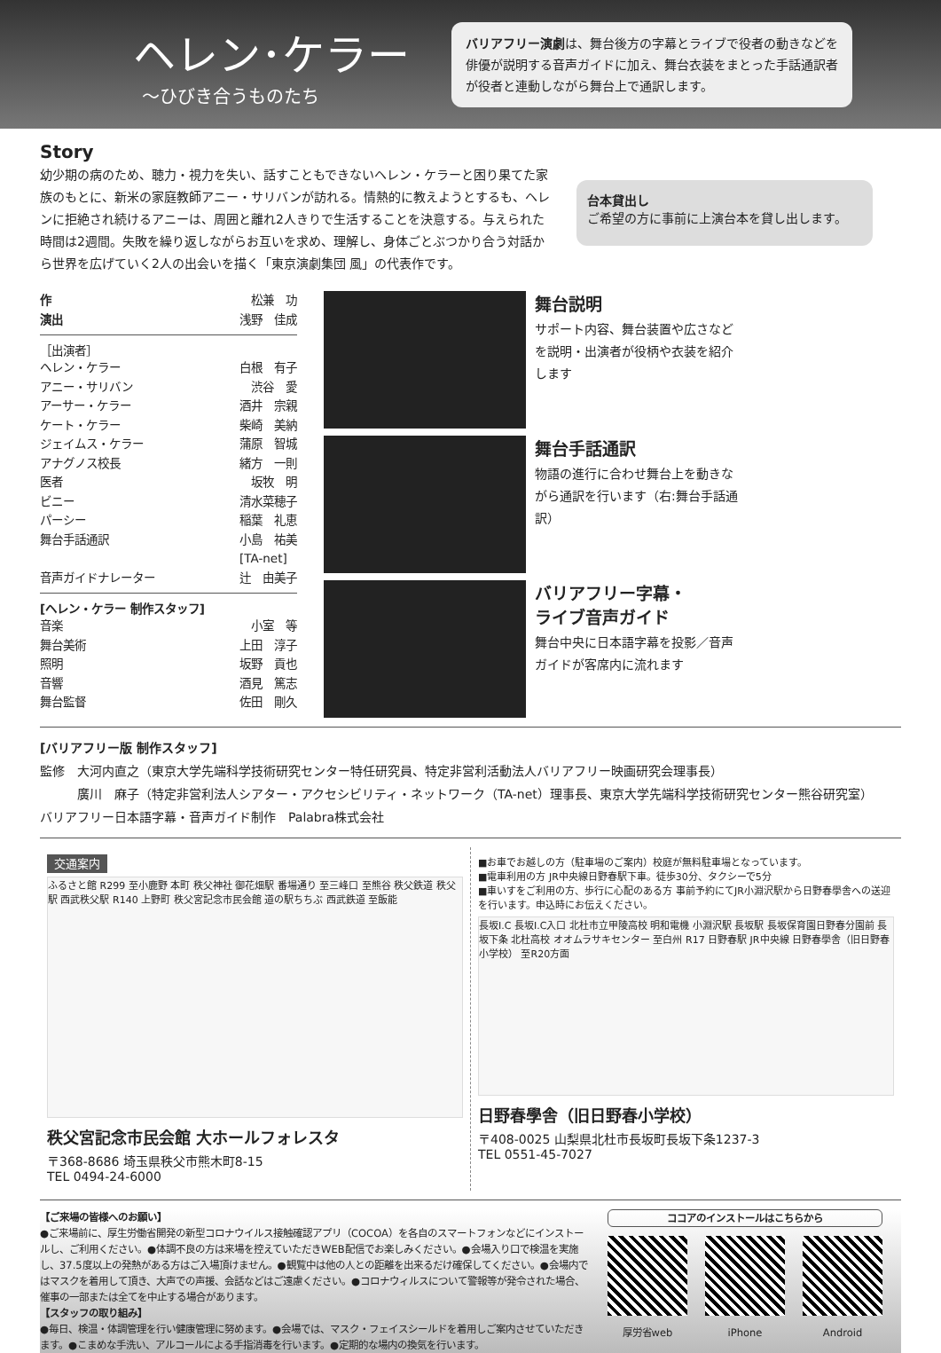ヘレン･ケラー
～ひびき合うものたち
バリアフリー演劇は、舞台後方の字幕とライブで役者の動きなどを俳優が説明する音声ガイドに加え、舞台衣装をまとった手話通訳者が役者と連動しながら舞台上で通訳します。
Story
幼少期の病のため、聴力・視力を失い、話すこともできないヘレン・ケラーと困り果てた家族のもとに、新米の家庭教師アニー・サリバンが訪れる。情熱的に教えようとするも、ヘレンに拒絶され続けるアニーは、周囲と離れ2人きりで生活することを決意する。与えられた時間は2週間。失敗を繰り返しながらお互いを求め、理解し、身体ごとぶつかり合う対話から世界を広げていく2人の出会いを描く「東京演劇集団 風」の代表作です。
台本貸出し
ご希望の方に事前に上演台本を貸し出します。
作 松兼　功
演出 浅野　佳成
［出演者］
ヘレン・ケラー 白根　有子
アニー・サリバン 渋谷　愛
アーサー・ケラー 酒井　宗親
ケート・ケラー 柴崎　美納
ジェイムス・ケラー 蒲原　智城
アナグノス校長 緒方　一則
医者 坂牧　明
ビニー 清水菜穂子
パーシー 稲葉　礼恵
舞台手話通訳 小島　祐美
[TA-net]
音声ガイドナレーター 辻　由美子
[ヘレン・ケラー 制作スタッフ]
音楽 小室　等
舞台美術 上田　淳子
照明 坂野　貢也
音響 酒見　篤志
舞台監督 佐田　剛久
舞台説明
サポート内容、舞台装置や広さなどを説明・出演者が役柄や衣装を紹介します
舞台手話通訳
物語の進行に合わせ舞台上を動きながら通訳を行います（右:舞台手話通訳）
バリアフリー字幕・
ライブ音声ガイド
舞台中央に日本語字幕を投影／音声ガイドが客席内に流れます
[バリアフリー版 制作スタッフ]
監修　大河内直之（東京大学先端科学技術研究センター特任研究員、特定非営利活動法人バリアフリー映画研究会理事長）
　　　廣川　麻子（特定非営利法人シアター・アクセシビリティ・ネットワーク（TA-net）理事長、東京大学先端科学技術研究センター熊谷研究室）
バリアフリー日本語字幕・音声ガイド制作　Palabra株式会社
交通案内
ふるさと館 R299 至小鹿野 本町 秩父神社 御花畑駅 番場通り 至三峰口 至熊谷 秩父鉄道 秩父駅 西武秩父駅 R140 上野町 秩父宮記念市民会館 道の駅ちちぶ 西武鉄道 至飯能
秩父宮記念市民会館 大ホールフォレスタ
〒368-8686 埼玉県秩父市熊木町8-15
TEL 0494-24-6000
■お車でお越しの方（駐車場のご案内）校庭が無料駐車場となっています。
■電車利用の方 JR中央線日野春駅下車。徒歩30分、タクシーで5分
■車いすをご利用の方、歩行に心配のある方 事前予約にてJR小淵沢駅から日野春學舎への送迎を行います。申込時にお伝えください。
長坂I.C 長坂I.C入口 北杜市立甲陵高校 明和電機 小淵沢駅 長坂駅 長坂保育園日野春分園前 長坂下条 北杜高校 オオムラサキセンター 至白州 R17 日野春駅 JR中央線 日野春學舎（旧日野春小学校） 至R20方面
日野春學舎（旧日野春小学校）
〒408-0025 山梨県北杜市長坂町長坂下条1237-3
TEL 0551-45-7027
【ご来場の皆様へのお願い】
●ご来場前に、厚生労働省開発の新型コロナウイルス接触確認アプリ（COCOA）を各自のスマートフォンなどにインストールし、ご利用ください。●体調不良の方は来場を控えていただきWEB配信でお楽しみください。●会場入り口で検温を実施し、37.5度以上の発熱がある方はご入場頂けません。●観覧中は他の人との距離を出来るだけ確保してください。●会場内ではマスクを着用して頂き、大声での声援、会話などはご遠慮ください。●コロナウィルスについて警報等が発令された場合、催事の一部または全てを中止する場合があります。
【スタッフの取り組み】
●毎日、検温・体調管理を行い健康管理に努めます。●会場では、マスク・フェイスシールドを着用しご案内させていただきます。●こまめな手洗い、アルコールによる手指消毒を行います。●定期的な場内の換気を行います。
ココアのインストールはこちらから
厚労省web iPhone Android